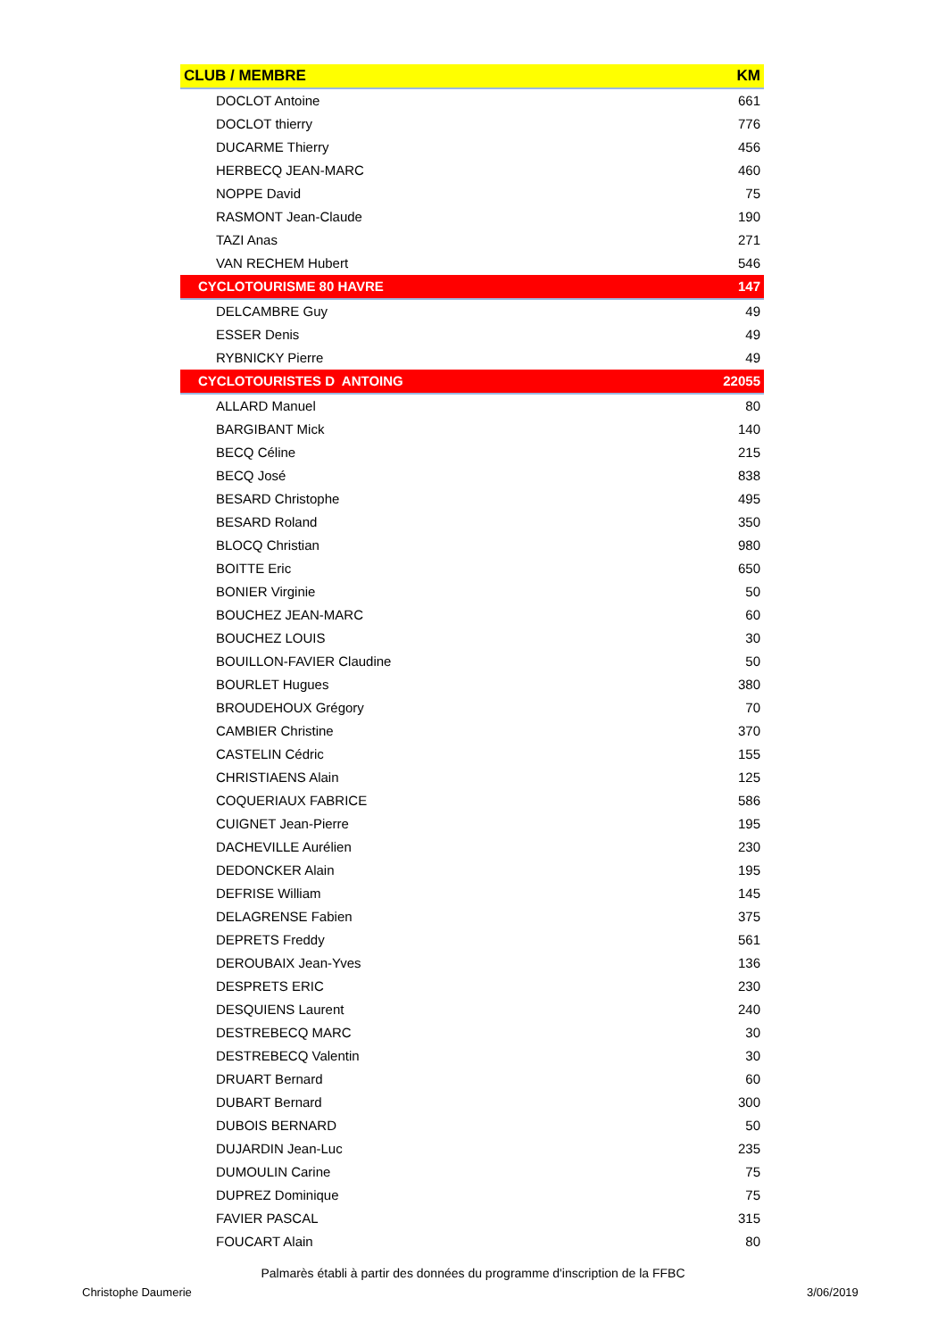| CLUB / MEMBRE | KM |
| --- | --- |
| DOCLOT Antoine | 661 |
| DOCLOT thierry | 776 |
| DUCARME Thierry | 456 |
| HERBECQ JEAN-MARC | 460 |
| NOPPE David | 75 |
| RASMONT Jean-Claude | 190 |
| TAZI Anas | 271 |
| VAN RECHEM Hubert | 546 |
| CYCLOTOURISME 80 HAVRE | 147 |
| DELCAMBRE Guy | 49 |
| ESSER Denis | 49 |
| RYBNICKY Pierre | 49 |
| CYCLOTOURISTES D ANTOING | 22055 |
| ALLARD Manuel | 80 |
| BARGIBANT Mick | 140 |
| BECQ Céline | 215 |
| BECQ José | 838 |
| BESARD Christophe | 495 |
| BESARD Roland | 350 |
| BLOCQ Christian | 980 |
| BOITTE Eric | 650 |
| BONIER Virginie | 50 |
| BOUCHEZ JEAN-MARC | 60 |
| BOUCHEZ LOUIS | 30 |
| BOUILLON-FAVIER Claudine | 50 |
| BOURLET Hugues | 380 |
| BROUDEHOUX Grégory | 70 |
| CAMBIER Christine | 370 |
| CASTELIN Cédric | 155 |
| CHRISTIAENS Alain | 125 |
| COQUERIAUX FABRICE | 586 |
| CUIGNET Jean-Pierre | 195 |
| DACHEVILLE Aurélien | 230 |
| DEDONCKER Alain | 195 |
| DEFRISE William | 145 |
| DELAGRENSE Fabien | 375 |
| DEPRETS Freddy | 561 |
| DEROUBAIX Jean-Yves | 136 |
| DESPRETS ERIC | 230 |
| DESQUIENS Laurent | 240 |
| DESTREBECQ MARC | 30 |
| DESTREBECQ Valentin | 30 |
| DRUART Bernard | 60 |
| DUBART Bernard | 300 |
| DUBOIS BERNARD | 50 |
| DUJARDIN Jean-Luc | 235 |
| DUMOULIN Carine | 75 |
| DUPREZ Dominique | 75 |
| FAVIER PASCAL | 315 |
| FOUCART Alain | 80 |
Palmarès établi à partir des données du programme d'inscription de la FFBC
Christophe Daumerie 3/06/2019